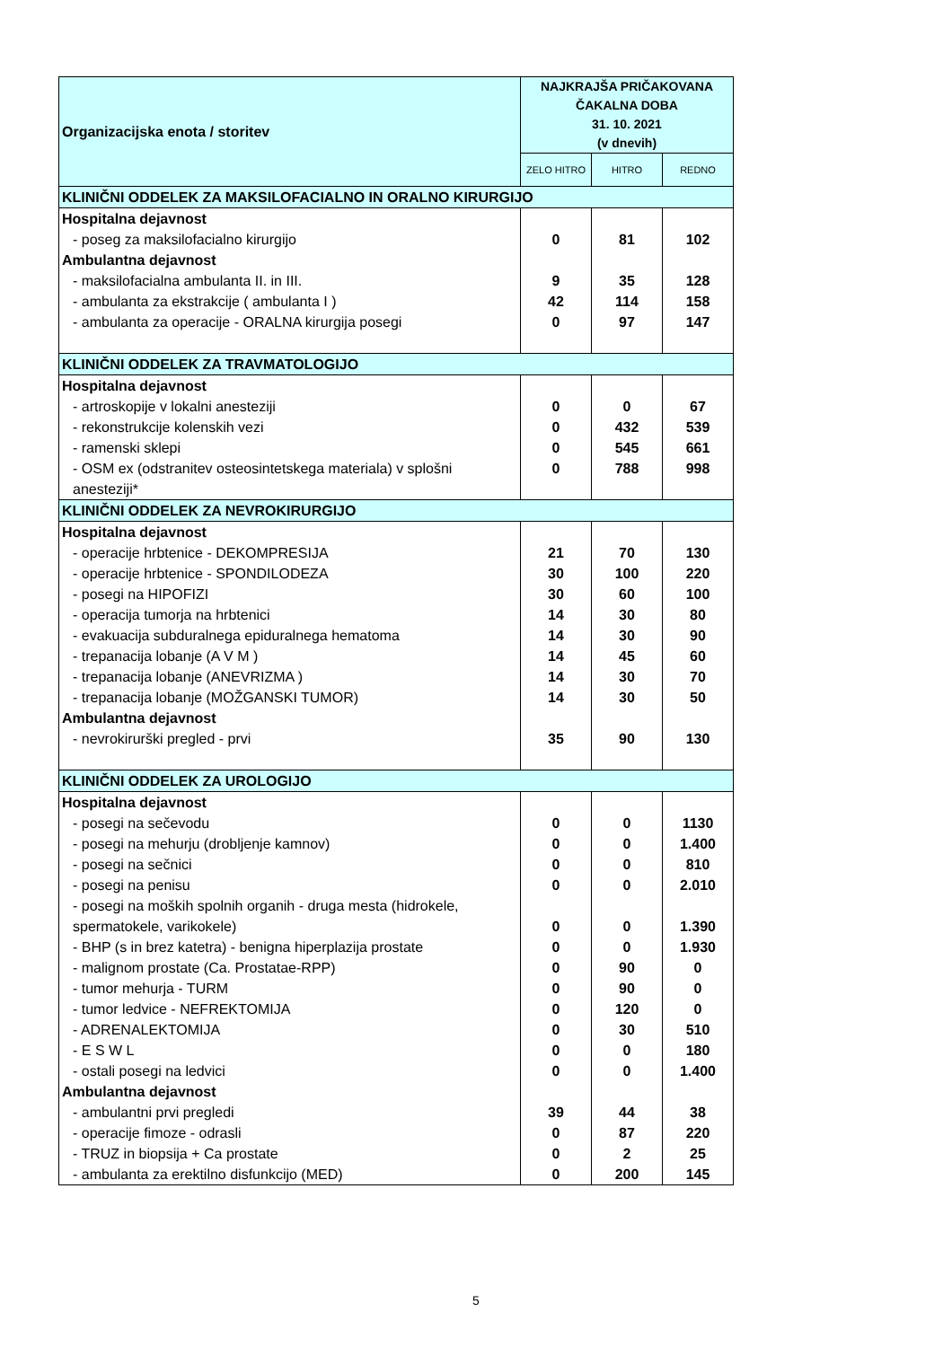| Organizacijska enota / storitev | NAJKRAJŠA PRIČAKOVANA ČAKALNA DOBA 31. 10. 2021 (v dnevih) | | |
| --- | --- | --- | --- |
| | ZELO HITRO | HITRO | REDNO |
| KLINIČNI ODDELEK ZA MAKSILOFACIALNO IN ORALNO KIRURGIJO | | | |
| Hospitalna dejavnost | | | |
| - poseg za maksilofacialno kirurgijo | 0 | 81 | 102 |
| Ambulantna dejavnost | | | |
| - maksilofacialna ambulanta II. in III. | 9 | 35 | 128 |
| - ambulanta za ekstrakcije ( ambulanta I ) | 42 | 114 | 158 |
| - ambulanta za operacije - ORALNA kirurgija posegi | 0 | 97 | 147 |
| KLINIČNI ODDELEK ZA TRAVMATOLOGIJO | | | |
| Hospitalna dejavnost | | | |
| - artroskopije v lokalni anesteziji | 0 | 0 | 67 |
| - rekonstrukcije kolenskih vezi | 0 | 432 | 539 |
| - ramenski sklepi | 0 | 545 | 661 |
| - OSM ex (odstranitev osteosintetskega materiala) v splošni anesteziji* | 0 | 788 | 998 |
| KLINIČNI ODDELEK ZA NEVROKIRURGIJO | | | |
| Hospitalna dejavnost | | | |
| - operacije hrbtenice - DEKOMPRESIJA | 21 | 70 | 130 |
| - operacije hrbtenice - SPONDILODEZA | 30 | 100 | 220 |
| - posegi na HIPOFIZI | 30 | 60 | 100 |
| - operacija tumorja na hrbtenici | 14 | 30 | 80 |
| - evakuacija subduralnega epiduralnega hematoma | 14 | 30 | 90 |
| - trepanacija lobanje (A V M ) | 14 | 45 | 60 |
| - trepanacija lobanje (ANEVRIZMA ) | 14 | 30 | 70 |
| - trepanacija lobanje (MOŽGANSKI TUMOR) | 14 | 30 | 50 |
| Ambulantna dejavnost | | | |
| - nevrokirurški pregled - prvi | 35 | 90 | 130 |
| KLINIČNI ODDELEK ZA UROLOGIJO | | | |
| Hospitalna dejavnost | | | |
| - posegi na sečevodu | 0 | 0 | 1130 |
| - posegi na mehurju (drobljenje kamnov) | 0 | 0 | 1.400 |
| - posegi na sečnici | 0 | 0 | 810 |
| - posegi na penisu | 0 | 0 | 2.010 |
| - posegi na moških spolnih organih - druga mesta (hidrokele, spermatokele, varikokele) | 0 | 0 | 1.390 |
| - BHP (s in brez katetra) - benigna hiperplazija prostate | 0 | 0 | 1.930 |
| - malignom prostate (Ca. Prostatae-RPP) | 0 | 90 | 0 |
| - tumor mehurja - TURM | 0 | 90 | 0 |
| - tumor ledvice - NEFREKTOMIJA | 0 | 120 | 0 |
| - ADRENALEKTOMIJA | 0 | 30 | 510 |
| - E S W L | 0 | 0 | 180 |
| - ostali posegi na ledvici | 0 | 0 | 1.400 |
| Ambulantna dejavnost | | | |
| - ambulantni prvi pregledi | 39 | 44 | 38 |
| - operacije fimoze - odrasli | 0 | 87 | 220 |
| - TRUZ in biopsija + Ca prostate | 0 | 2 | 25 |
| - ambulanta za erektilno disfunkcijo (MED) | 0 | 200 | 145 |
5